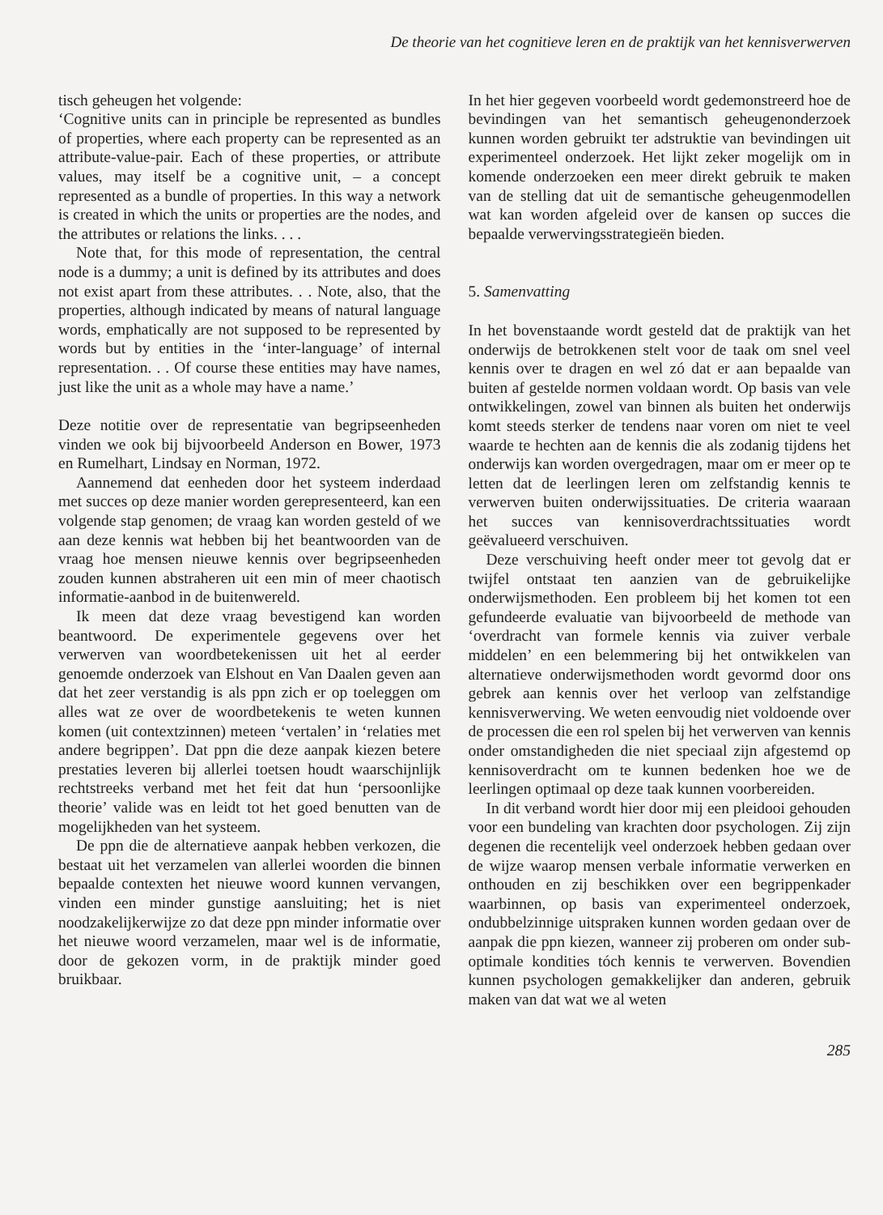De theorie van het cognitieve leren en de praktijk van het kennisverwerven
tisch geheugen het volgende:
‘Cognitive units can in principle be represented as bundles of properties, where each property can be represented as an attribute-value-pair. Each of these properties, or attribute values, may itself be a cognitive unit, – a concept represented as a bundle of properties. In this way a network is created in which the units or properties are the nodes, and the attributes or relations the links. . . .
Note that, for this mode of representation, the central node is a dummy; a unit is defined by its attributes and does not exist apart from these attributes. . . Note, also, that the properties, although indicated by means of natural language words, emphatically are not supposed to be represented by words but by entities in the ‘inter-language’ of internal representation. . . Of course these entities may have names, just like the unit as a whole may have a name.’
Deze notitie over de representatie van begripseenheden vinden we ook bij bijvoorbeeld Anderson en Bower, 1973 en Rumelhart, Lindsay en Norman, 1972.
Aannemend dat eenheden door het systeem inderdaad met succes op deze manier worden gerepresenteerd, kan een volgende stap genomen; de vraag kan worden gesteld of we aan deze kennis wat hebben bij het beantwoorden van de vraag hoe mensen nieuwe kennis over begripseenheden zouden kunnen abstraheren uit een min of meer chaotisch informatie-aanbod in de buitenwereld.
Ik meen dat deze vraag bevestigend kan worden beantwoord. De experimentele gegevens over het verwerven van woordbetekenissen uit het al eerder genoemde onderzoek van Elshout en Van Daalen geven aan dat het zeer verstandig is als ppn zich er op toeleggen om alles wat ze over de woordbetekenis te weten kunnen komen (uit contextzinnen) meteen ‘vertalen’ in ‘relaties met andere begrippen’. Dat ppn die deze aanpak kiezen betere prestaties leveren bij allerlei toetsen houdt waarschijnlijk rechtstreeks verband met het feit dat hun ‘persoonlijke theorie’ valide was en leidt tot het goed benutten van de mogelijkheden van het systeem.
De ppn die de alternatieve aanpak hebben verkozen, die bestaat uit het verzamelen van allerlei woorden die binnen bepaalde contexten het nieuwe woord kunnen vervangen, vinden een minder gunstige aansluiting; het is niet noodzakelijkerwijze zo dat deze ppn minder informatie over het nieuwe woord verzamelen, maar wel is de informatie, door de gekozen vorm, in de praktijk minder goed bruikbaar.
In het hier gegeven voorbeeld wordt gedemonstreerd hoe de bevindingen van het semantisch geheugenonderzoek kunnen worden gebruikt ter adstruktie van bevindingen uit experimenteel onderzoek. Het lijkt zeker mogelijk om in komende onderzoeken een meer direkt gebruik te maken van de stelling dat uit de semantische geheugenmodellen wat kan worden afgeleid over de kansen op succes die bepaalde verwervingsstrategieën bieden.
5. Samenvatting
In het bovenstaande wordt gesteld dat de praktijk van het onderwijs de betrokkenen stelt voor de taak om snel veel kennis over te dragen en wel zó dat er aan bepaalde van buiten af gestelde normen voldaan wordt. Op basis van vele ontwikkelingen, zowel van binnen als buiten het onderwijs komt steeds sterker de tendens naar voren om niet te veel waarde te hechten aan de kennis die als zodanig tijdens het onderwijs kan worden overgedragen, maar om er meer op te letten dat de leerlingen leren om zelfstandig kennis te verwerven buiten onderwijssituaties. De criteria waaraan het succes van kennisoverdrachtssituaties wordt geëvalueerd verschuiven.
Deze verschuiving heeft onder meer tot gevolg dat er twijfel ontstaat ten aanzien van de gebruikelijke onderwijsmethoden. Een probleem bij het komen tot een gefundeerde evaluatie van bijvoorbeeld de methode van ‘overdracht van formele kennis via zuiver verbale middelen’ en een belemmering bij het ontwikkelen van alternatieve onderwijsmethoden wordt gevormd door ons gebrek aan kennis over het verloop van zelfstandige kennisverwerving. We weten eenvoudig niet voldoende over de processen die een rol spelen bij het verwerven van kennis onder omstandigheden die niet speciaal zijn afgestemd op kennisoverdracht om te kunnen bedenken hoe we de leerlingen optimaal op deze taak kunnen voorbereiden.
In dit verband wordt hier door mij een pleidooi gehouden voor een bundeling van krachten door psychologen. Zij zijn degenen die recentelijk veel onderzoek hebben gedaan over de wijze waarop mensen verbale informatie verwerken en onthouden en zij beschikken over een begrippenkader waarbinnen, op basis van experimenteel onderzoek, ondubbelzinnige uitspraken kunnen worden gedaan over de aanpak die ppn kiezen, wanneer zij proberen om onder sub-optimale kondities tóch kennis te verwerven. Bovendien kunnen psychologen gemakkelijker dan anderen, gebruik maken van dat wat we al weten
285